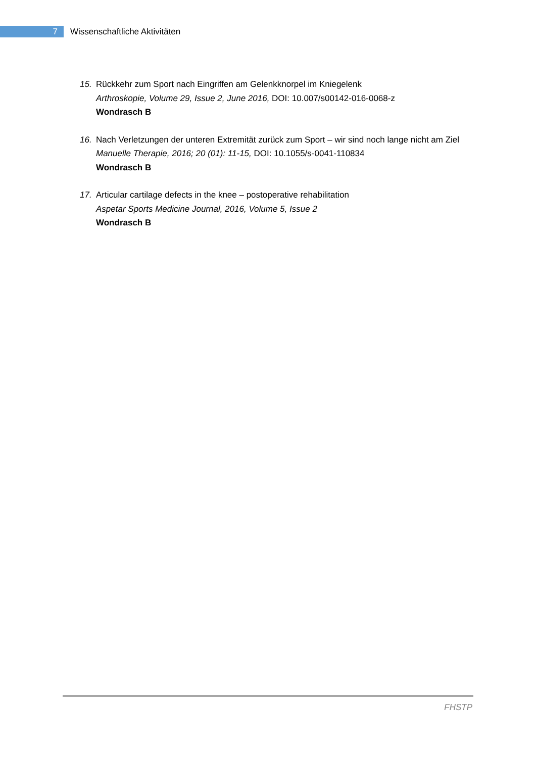7
Wissenschaftliche Aktivitäten
15. Rückkehr zum Sport nach Eingriffen am Gelenkknorpel im Kniegelenk
Arthroskopie, Volume 29, Issue 2, June 2016, DOI: 10.007/s00142-016-0068-z
Wondrasch B
16. Nach Verletzungen der unteren Extremität zurück zum Sport – wir sind noch lange nicht am Ziel
Manuelle Therapie, 2016; 20 (01): 11-15, DOI: 10.1055/s-0041-110834
Wondrasch B
17. Articular cartilage defects in the knee – postoperative rehabilitation
Aspetar Sports Medicine Journal, 2016, Volume 5, Issue 2
Wondrasch B
FHSTP